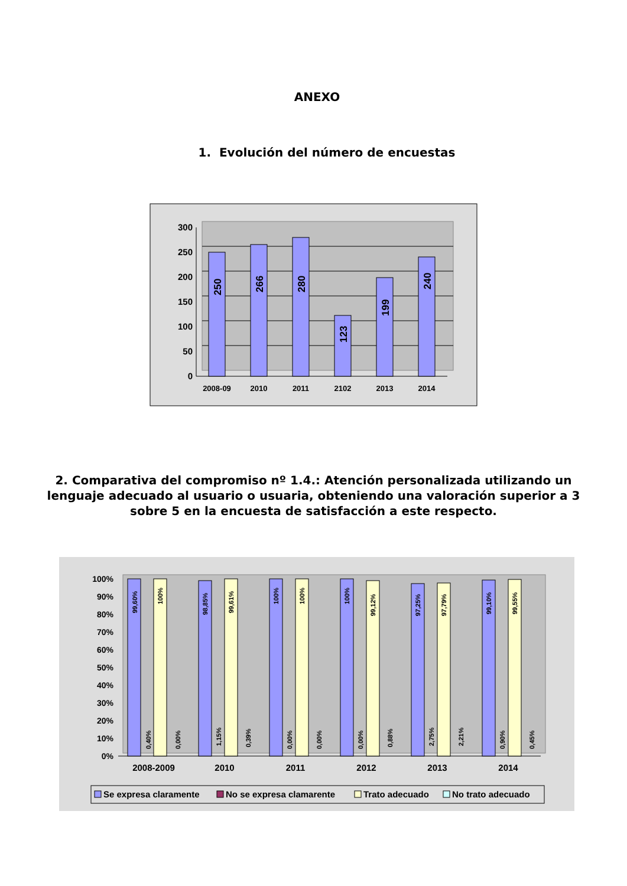ANEXO
1. Evolución del número de encuestas
300
250
200
150
100
50
0
250
266
280
123
199
240
2008-09
2010
2011
2102
2013
2014
2. Comparativa del compromiso nº 1.4.: Atención personalizada utilizando un lenguaje adecuado al usuario o usuaria, obteniendo una valoración superior a 3 sobre 5 en la encuesta de satisfacción a este respecto.
100%
90%
80%
70%
60%
50%
40%
30%
20%
10%
0%
99,60%
0,40%
100%
0,00%
98,85%
1,15%
99,61%
0,39%
100%
0,00%
100%
0,00%
100%
0,00%
99,12%
0,88%
97,25%
2,75%
97,79%
2,21%
99,10%
0,90%
99,55%
0,45%
2008-2009
2010
2011
2012
2013
2014
Se expresa claramente
No se expresa clamarente
Trato adecuado
No trato adecuado